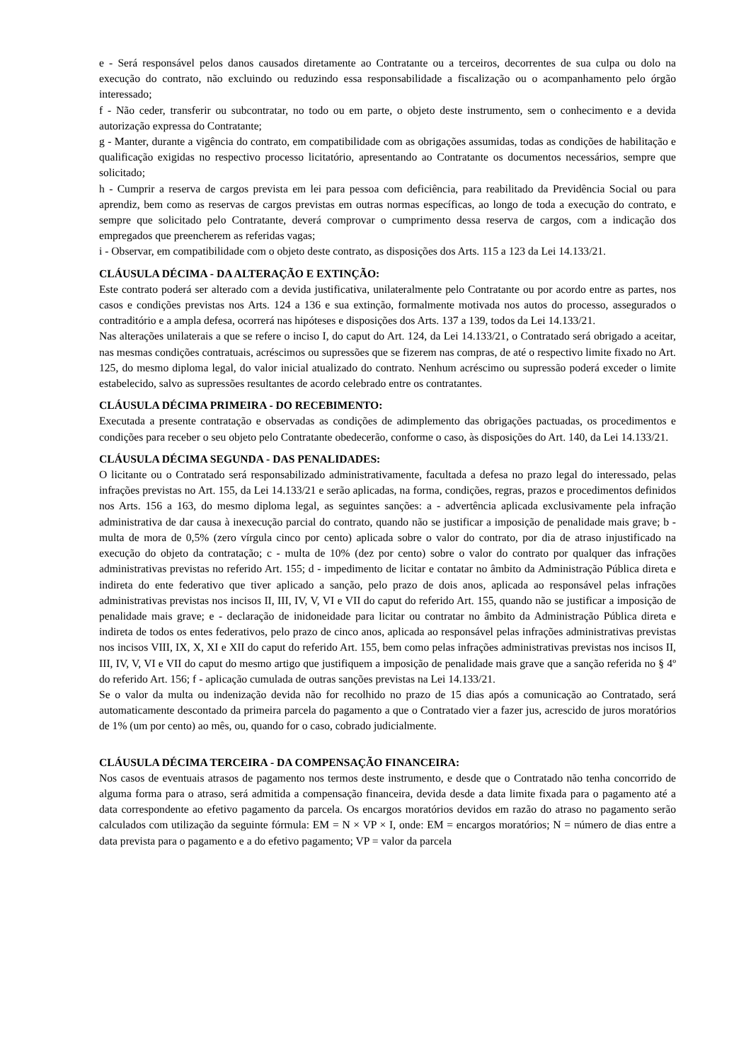e - Será responsável pelos danos causados diretamente ao Contratante ou a terceiros, decorrentes de sua culpa ou dolo na execução do contrato, não excluindo ou reduzindo essa responsabilidade a fiscalização ou o acompanhamento pelo órgão interessado;
f - Não ceder, transferir ou subcontratar, no todo ou em parte, o objeto deste instrumento, sem o conhecimento e a devida autorização expressa do Contratante;
g - Manter, durante a vigência do contrato, em compatibilidade com as obrigações assumidas, todas as condições de habilitação e qualificação exigidas no respectivo processo licitatório, apresentando ao Contratante os documentos necessários, sempre que solicitado;
h - Cumprir a reserva de cargos prevista em lei para pessoa com deficiência, para reabilitado da Previdência Social ou para aprendiz, bem como as reservas de cargos previstas em outras normas específicas, ao longo de toda a execução do contrato, e sempre que solicitado pelo Contratante, deverá comprovar o cumprimento dessa reserva de cargos, com a indicação dos empregados que preencherem as referidas vagas;
i - Observar, em compatibilidade com o objeto deste contrato, as disposições dos Arts. 115 a 123 da Lei 14.133/21.
CLÁUSULA DÉCIMA - DA ALTERAÇÃO E EXTINÇÃO:
Este contrato poderá ser alterado com a devida justificativa, unilateralmente pelo Contratante ou por acordo entre as partes, nos casos e condições previstas nos Arts. 124 a 136 e sua extinção, formalmente motivada nos autos do processo, assegurados o contraditório e a ampla defesa, ocorrerá nas hipóteses e disposições dos Arts. 137 a 139, todos da Lei 14.133/21.
Nas alterações unilaterais a que se refere o inciso I, do caput do Art. 124, da Lei 14.133/21, o Contratado será obrigado a aceitar, nas mesmas condições contratuais, acréscimos ou supressões que se fizerem nas compras, de até o respectivo limite fixado no Art. 125, do mesmo diploma legal, do valor inicial atualizado do contrato. Nenhum acréscimo ou supressão poderá exceder o limite estabelecido, salvo as supressões resultantes de acordo celebrado entre os contratantes.
CLÁUSULA DÉCIMA PRIMEIRA - DO RECEBIMENTO:
Executada a presente contratação e observadas as condições de adimplemento das obrigações pactuadas, os procedimentos e condições para receber o seu objeto pelo Contratante obedecerão, conforme o caso, às disposições do Art. 140, da Lei 14.133/21.
CLÁUSULA DÉCIMA SEGUNDA - DAS PENALIDADES:
O licitante ou o Contratado será responsabilizado administrativamente, facultada a defesa no prazo legal do interessado, pelas infrações previstas no Art. 155, da Lei 14.133/21 e serão aplicadas, na forma, condições, regras, prazos e procedimentos definidos nos Arts. 156 a 163, do mesmo diploma legal, as seguintes sanções: a - advertência aplicada exclusivamente pela infração administrativa de dar causa à inexecução parcial do contrato, quando não se justificar a imposição de penalidade mais grave; b - multa de mora de 0,5% (zero vírgula cinco por cento) aplicada sobre o valor do contrato, por dia de atraso injustificado na execução do objeto da contratação; c - multa de 10% (dez por cento) sobre o valor do contrato por qualquer das infrações administrativas previstas no referido Art. 155; d - impedimento de licitar e contatar no âmbito da Administração Pública direta e indireta do ente federativo que tiver aplicado a sanção, pelo prazo de dois anos, aplicada ao responsável pelas infrações administrativas previstas nos incisos II, III, IV, V, VI e VII do caput do referido Art. 155, quando não se justificar a imposição de penalidade mais grave; e - declaração de inidoneidade para licitar ou contratar no âmbito da Administração Pública direta e indireta de todos os entes federativos, pelo prazo de cinco anos, aplicada ao responsável pelas infrações administrativas previstas nos incisos VIII, IX, X, XI e XII do caput do referido Art. 155, bem como pelas infrações administrativas previstas nos incisos II, III, IV, V, VI e VII do caput do mesmo artigo que justifiquem a imposição de penalidade mais grave que a sanção referida no § 4º do referido Art. 156; f - aplicação cumulada de outras sanções previstas na Lei 14.133/21.
Se o valor da multa ou indenização devida não for recolhido no prazo de 15 dias após a comunicação ao Contratado, será automaticamente descontado da primeira parcela do pagamento a que o Contratado vier a fazer jus, acrescido de juros moratórios de 1% (um por cento) ao mês, ou, quando for o caso, cobrado judicialmente.
CLÁUSULA DÉCIMA TERCEIRA - DA COMPENSAÇÃO FINANCEIRA:
Nos casos de eventuais atrasos de pagamento nos termos deste instrumento, e desde que o Contratado não tenha concorrido de alguma forma para o atraso, será admitida a compensação financeira, devida desde a data limite fixada para o pagamento até a data correspondente ao efetivo pagamento da parcela. Os encargos moratórios devidos em razão do atraso no pagamento serão calculados com utilização da seguinte fórmula: EM = N × VP × I, onde: EM = encargos moratórios; N = número de dias entre a data prevista para o pagamento e a do efetivo pagamento; VP = valor da parcela